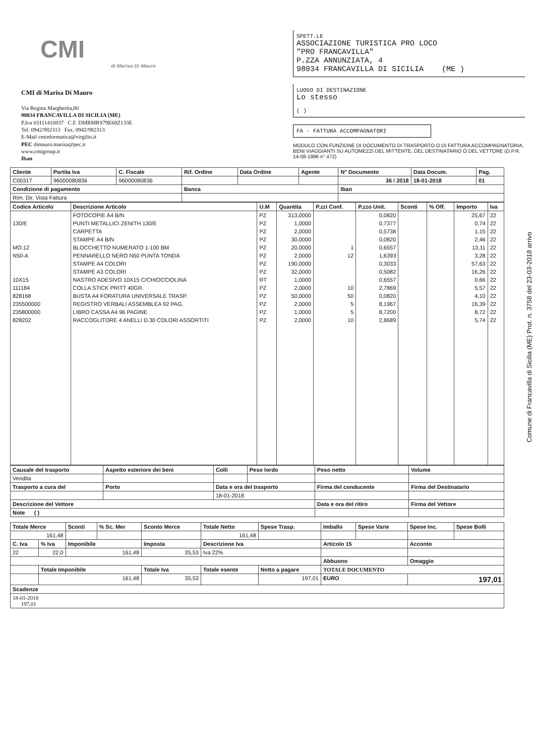CMI
di Marisa Di Mauro
CMI di Marisa Di Mauro
Via Regina Margherita,80
98034 FRANCAVILLA DI SICILIA (ME)
P.Iva 03111410837 C.F. DMRMRS79E68Z133E
Tel. 0942/982313 Fax. 0942/982313
E-Mail cminformatica@virgilio.it
PEC dimauro.marisa@pec.it
www.cmigroup.it
Iban
SPETT.LE
ASSOCIAZIONE TURISTICA PRO LOCO
"PRO FRANCAVILLA"
P.ZZA ANNUNZIATA, 4
98034 FRANCAVILLA DI SICILIA (ME )
LUOGO DI DESTINAZIONE
Lo stesso
( )
FA - FATTURA ACCOMPAGNATORI
MODULO CON FUNZIONE DI DOCUMENTO DI TRASPORTO O DI FATTURA ACCOMPAGNATORIA, BENI VIAGGIANTI SU AUTOMEZZI DEL MITTENTE, DEL DESTINATARIO O DEL VETTORE (D.P.R. 14-08-1996 n° 472)
| Cliente | Partita Iva | C. Fiscale | Rif. Ordine | Data Ordine | Agente | N° Documento | Data Docum. | Pag. |
| --- | --- | --- | --- | --- | --- | --- | --- | --- |
| C00317 | 96000080836 | 96000080836 | | | | 36 / 2018 | 18-01-2018 | 01 |
| Condizione di pagamento | | | Banca | | | Iban | | |
| Rim. Dir. Vista Fattura | | | | | | | | |
| Codice Articolo | Descrizione Articolo | U.M | Quantita | P.zzi Conf. | P.zzo Unit. | Sconti | % Off. | Importo | Iva |
| --- | --- | --- | --- | --- | --- | --- | --- | --- | --- |
| | FOTOCOPIE A4 B/N | PZ | 313,0000 | | 0,0820 | | | 25,67 | 22 |
| 130/E | PUNTI METALLICI ZENITH 130/E | PZ | 1,0000 | | 0,7377 | | | 0,74 | 22 |
| | CARPETTA | PZ | 2,0000 | | 0,5738 | | | 1,15 | 22 |
| | STAMPE A4 B/N | PZ | 30,0000 | | 0,0820 | | | 2,46 | 22 |
| MO.12 | BLOCCHETTO NUMERATO 1-100 BM | PZ | 20,0000 | 1 | 0,6557 | | | 13,11 | 22 |
| N50-A | PENNARELLO NERO N50 PUNTA TONDA | PZ | 2,0000 | 12 | 1,6393 | | | 3,28 | 22 |
| | STAMPE A4 COLORI | PZ | 190,0000 | | 0,3033 | | | 57,63 | 22 |
| | STAMPE A3 COLORI | PZ | 32,0000 | | 0,5082 | | | 16,26 | 22 |
| 10X15 | NASTRO ADESIVO 10X15 C/CHIOCCIOLINA | RT | 1,0000 | | 0,6557 | | | 0,66 | 22 |
| 111184 | COLLA STICK PRITT 40GR. | PZ | 2,0000 | 10 | 2,7869 | | | 5,57 | 22 |
| 828168 | BUSTA A4 FORATURA UNIVERSALE TRASP. | PZ | 50,0000 | 50 | 0,0820 | | | 4,10 | 22 |
| 235500000 | REGISTRO VERBALI ASSEMBLEA 92 PAG. | PZ | 2,0000 | 5 | 8,1967 | | | 16,39 | 22 |
| 235800000 | LIBRO CASSA A4 96 PAGINE | PZ | 1,0000 | 5 | 8,7200 | | | 8,72 | 22 |
| 828202 | RACCOGLITORE 4 ANELLI D.30 COLORI ASSORTITI | PZ | 2,0000 | 10 | 2,8689 | | | 5,74 | 22 |
| Causale del trasporto | Aspetto esteriore dei beni | Colli | Peso lordo | Peso netto | Volume |
| --- | --- | --- | --- | --- | --- |
| Vendita | | | | | |
| Trasporto a cura del | Porto | Data e ora del trasporto | | Firma del conducente | Firma del Destinatario |
| | | 18-01-2018 | | | |
| Descrizione del Vettore | | | | Data e ora del ritiro | Firma del Vettore |
| Note ( ) | | | | | |
| Totale Merce | | Sconti | % Sc. Mer | Sconto Merce | Totale Netto | Spese Trasp. | Imballo | Spese Varie | Spese Inc. | Spese Bolli |
| --- | --- | --- | --- | --- | --- | --- | --- | --- | --- | --- |
| 161,48 | | | | | 161,48 | | | | | |
| C. Iva | % Iva | Imponibile | | Imposta | Descrizione Iva | | Articolo 15 | | Acconto | |
| 22 | 22,0 | 161,48 | | 35,53 | Iva 22% | | | | | |
| | | | | | | | Abbuono | | Omaggio | |
| | Totale Imponibile | | | Totale Iva | Totale esente | Netto a pagare | TOTALE DOCUMENTO | | | |
| | 161,48 | | | 35,53 | | 197,01 | EURO | | 197,01 | |
| Scadenze | | | | | | | | | | |
| 18-01-2018 197,01 | | | | | | | | | | |
Comune di Francavilla di Sicilia (ME) Prot. n. 3758 del 23-03-2018 arrivo